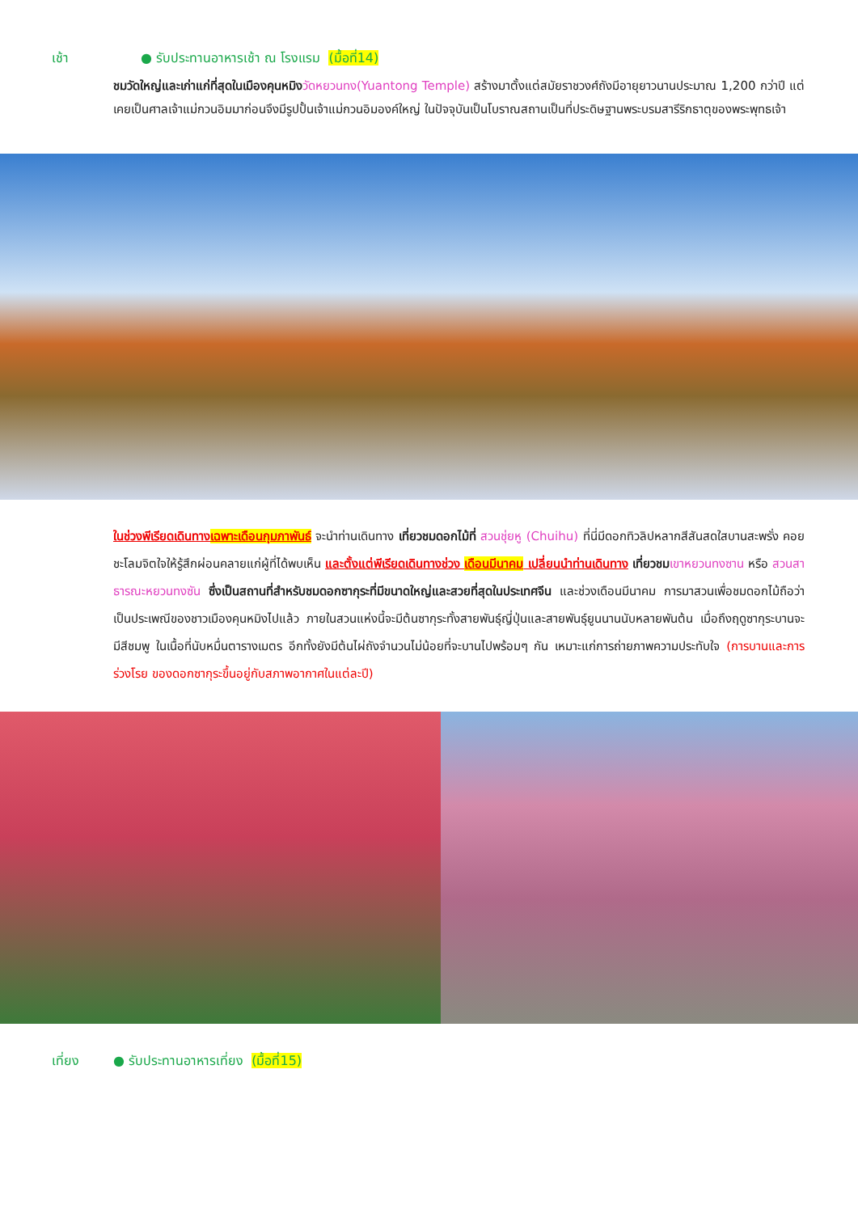เช้า ● รับประทานอาหารเช้า ณ โรงแรม (มื้อที่14)
ชมวัดใหญ่และเก่าแก่ที่สุดในเมืองคุนหมิง วัดหยวนทง(Yuantong Temple) สร้างมาตั้งแต่สมัยราชวงศ์ถังมีอายุยาวนานประมาณ 1,200 กว่าปี แต่เคยเป็นศาลเจ้าแม่กวนอิมมาก่อนจึงมีรูปปั้นเจ้าแม่กวนอิมองค์ใหญ่ ในปัจจุบันเป็นโบราณสถานเป็นที่ประดิษฐานพระบรมสารีริกธาตุของพระพุทธเจ้า
ในช่วงพีเรียดเดินทางเฉพาะเดือนกุมภาพันธ์ จะนำท่านเดินทาง เที่ยวชมดอกไม้ที่ สวนชุ่ยหู (Chuihu) ที่นี่มีดอกทิวลิปหลากสีสันสดใสบานสะพรั่ง คอยชะโลมจิตใจให้รู้สึกผ่อนคลายแก่ผู้ที่ได้พบเห็น และตั้งแต่พีเรียดเดินทางช่วง เดือนมีนาคม เปลี่ยนนำท่านเดินทาง เที่ยวชม เขาหยวนทงซาน หรือ สวนสาธารณะหยวนทงซัน ซึ่งเป็นสถานที่สำหรับชมดอกซากุระที่มีขนาดใหญ่และสวยที่สุดในประเทศจีน และช่วงเดือนมีนาคม การมาสวนเพื่อชมดอกไม้ถือว่าเป็นประเพณีของชาวเมืองคุนหมิงไปแล้ว ภายในสวนแห่งนี้จะมีต้นซากุระทั้งสายพันธุ์ญี่ปุ่นและสายพันธุ์ยูนนานนับหลายพันต้น เมื่อถึงฤดูซากุระบานจะมีสีชมพู ในเนื้อที่นับหมื่นตารางเมตร อีกทั้งยังมีต้นไผ่ถังจำนวนไม่น้อยที่จะบานไปพร้อมๆ กัน เหมาะแก่การถ่ายภาพความประทับใจ (การบานและการร่วงโรย ของดอกซากุระขึ้นอยู่กับสภาพอากาศในแต่ละปี)
เที่ยง ● รับประทานอาหารเที่ยง (มื้อที่15)